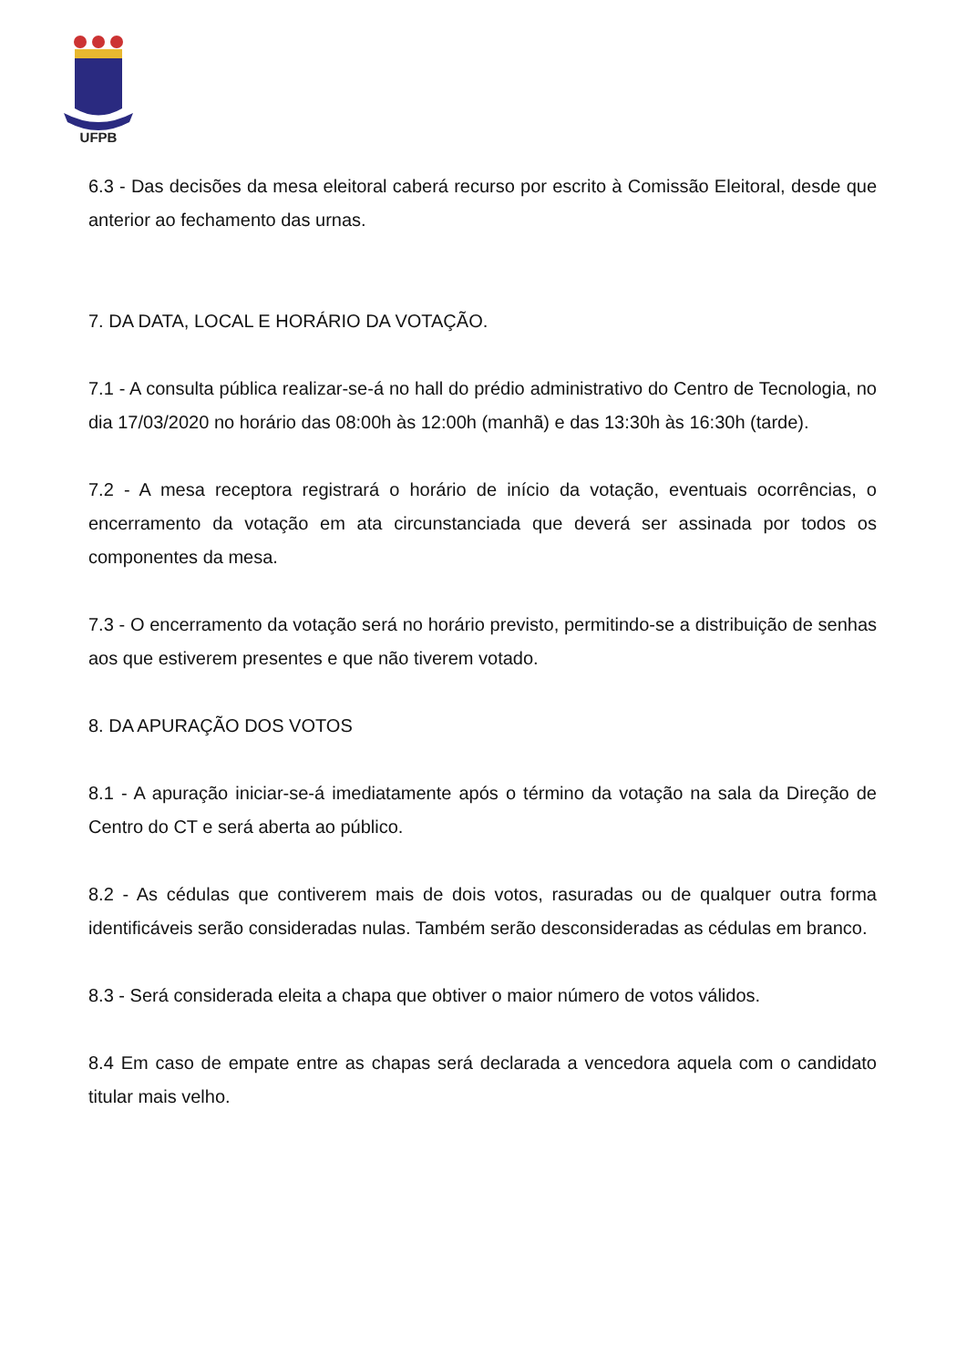UFPB
6.3 - Das decisões da mesa eleitoral caberá recurso por escrito à Comissão Eleitoral, desde que anterior ao fechamento das urnas.
7. DA DATA, LOCAL E HORÁRIO DA VOTAÇÃO.
7.1 - A consulta pública realizar-se-á no hall do prédio administrativo do Centro de Tecnologia, no dia 17/03/2020 no horário das 08:00h às 12:00h (manhã) e das 13:30h às 16:30h (tarde).
7.2 - A mesa receptora registrará o horário de início da votação, eventuais ocorrências, o encerramento da votação em ata circunstanciada que deverá ser assinada por todos os componentes da mesa.
7.3 - O encerramento da votação será no horário previsto, permitindo-se a distribuição de senhas aos que estiverem presentes e que não tiverem votado.
8. DA APURAÇÃO DOS VOTOS
8.1 - A apuração iniciar-se-á imediatamente após o término da votação na sala da Direção de Centro do CT e será aberta ao público.
8.2 - As cédulas que contiverem mais de dois votos, rasuradas ou de qualquer outra forma identificáveis serão consideradas nulas. Também serão desconsideradas as cédulas em branco.
8.3 - Será considerada eleita a chapa que obtiver o maior número de votos válidos.
8.4 Em caso de empate entre as chapas será declarada a vencedora aquela com o candidato titular mais velho.